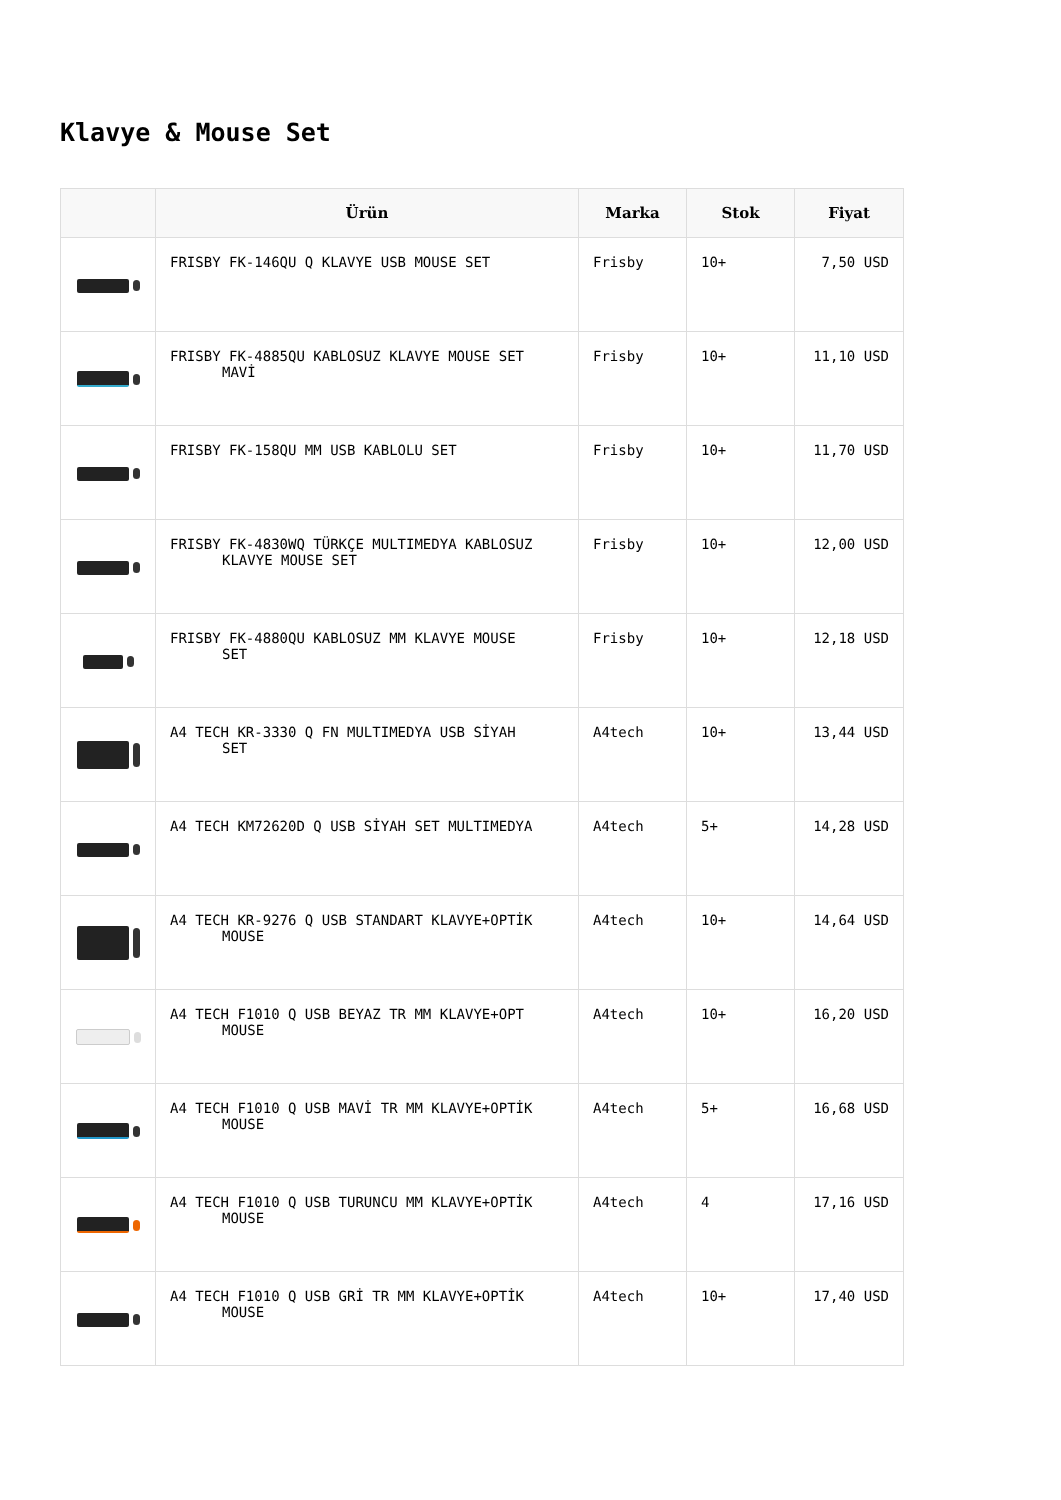Klavye & Mouse Set
| | Ürün | Marka | Stok | Fiyat |
| --- | --- | --- | --- | --- |
| | FRISBY FK-146QU Q KLAVYE USB MOUSE SET | Frisby | 10+ | 7,50 USD |
| | FRISBY FK-4885QU KABLOSUZ KLAVYE MOUSE SET MAVİ | Frisby | 10+ | 11,10 USD |
| | FRISBY FK-158QU MM USB KABLOLU SET | Frisby | 10+ | 11,70 USD |
| | FRISBY FK-4830WQ TÜRKÇE MULTIMEDYA KABLOSUZ KLAVYE MOUSE SET | Frisby | 10+ | 12,00 USD |
| | FRISBY FK-4880QU KABLOSUZ MM KLAVYE MOUSE SET | Frisby | 10+ | 12,18 USD |
| | A4 TECH KR-3330 Q FN MULTIMEDYA USB SİYAH SET | A4tech | 10+ | 13,44 USD |
| | A4 TECH KM72620D Q USB SİYAH SET MULTIMEDYA | A4tech | 5+ | 14,28 USD |
| | A4 TECH KR-9276 Q USB STANDART KLAVYE+OPTİK MOUSE | A4tech | 10+ | 14,64 USD |
| | A4 TECH F1010 Q USB BEYAZ TR MM KLAVYE+OPT MOUSE | A4tech | 10+ | 16,20 USD |
| | A4 TECH F1010 Q USB MAVİ TR MM KLAVYE+OPTİK MOUSE | A4tech | 5+ | 16,68 USD |
| | A4 TECH F1010 Q USB TURUNCU MM KLAVYE+OPTİK MOUSE | A4tech | 4 | 17,16 USD |
| | A4 TECH F1010 Q USB GRİ TR MM KLAVYE+OPTİK MOUSE | A4tech | 10+ | 17,40 USD |